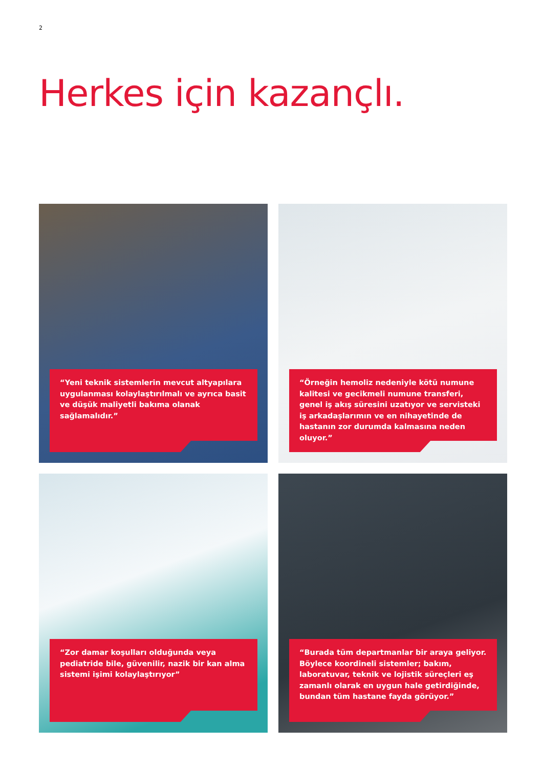2
Herkes için kazançlı.
“Yeni teknik sistemlerin mevcut altyapılara uygulanması kolaylaştırılmalı ve ayrıca basit ve düşük maliyetli bakıma olanak sağlamalıdır.”
“Örneğin hemoliz nedeniyle kötü numune kalitesi ve gecikmeli numune transferi, genel iş akış süresini uzatıyor ve servisteki iş arkadaşlarımın ve en nihayetinde de hastanın zor durumda kalmasına neden oluyor.”
“Zor damar koşulları olduğunda veya pediatride bile, güvenilir, nazik bir kan alma sistemi işimi kolaylaştırıyor”
“Burada tüm departmanlar bir araya geliyor. Böylece koordineli sistemler; bakım, laboratuvar, teknik ve lojistik süreçleri eş zamanlı olarak en uygun hale getirdiğinde, bundan tüm hastane fayda görüyor.”